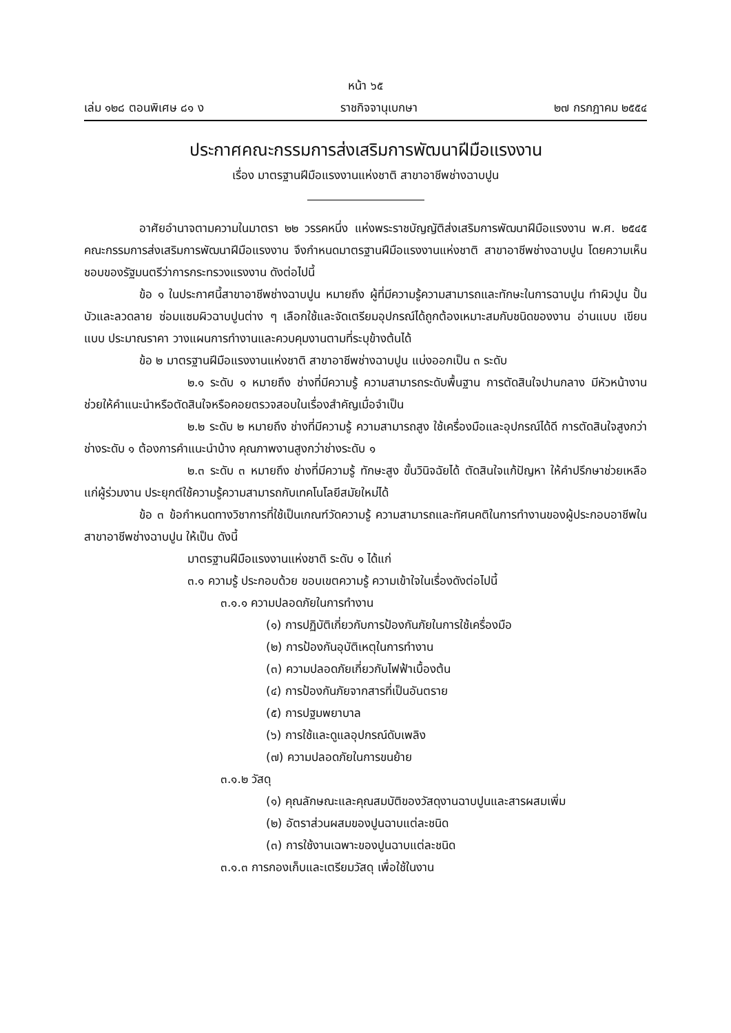หน้า ๖๕
เล่ม ๑๒๘ ตอนพิเศษ ๘๑ ง ราชกิจจานุเบกษา ๒๗ กรกฎาคม ๒๕๕๔
ประกาศคณะกรรมการส่งเสริมการพัฒนาฝีมือแรงงาน
เรื่อง มาตรฐานฝีมือแรงงานแห่งชาติ สาขาอาชีพช่างฉาบปูน
อาศัยอำนาจตามความในมาตรา ๒๒ วรรคหนึ่ง แห่งพระราชบัญญัติส่งเสริมการพัฒนาฝีมือแรงงาน พ.ศ. ๒๕๔๕ คณะกรรมการส่งเสริมการพัฒนาฝีมือแรงงาน จึงกำหนดมาตรฐานฝีมือแรงงานแห่งชาติ สาขาอาชีพช่างฉาบปูน โดยความเห็นชอบของรัฐมนตรีว่าการกระทรวงแรงงาน ดังต่อไปนี้
ข้อ ๑ ในประกาศนี้สาขาอาชีพช่างฉาบปูน หมายถึง ผู้ที่มีความรู้ความสามารถและทักษะในการฉาบปูน ทำผิวปูน ปั้นบัวและลวดลาย ซ่อมแซมผิวฉาบปูนต่าง ๆ เลือกใช้และจัดเตรียมอุปกรณ์ได้ถูกต้องเหมาะสมกับชนิดของงาน อ่านแบบ เขียนแบบ ประมาณราคา วางแผนการทำงานและควบคุมงานตามที่ระบุข้างต้นได้
ข้อ ๒ มาตรฐานฝีมือแรงงานแห่งชาติ สาขาอาชีพช่างฉาบปูน แบ่งออกเป็น ๓ ระดับ
๒.๑ ระดับ ๑ หมายถึง ช่างที่มีความรู้ ความสามารถระดับพื้นฐาน การตัดสินใจปานกลาง มีหัวหน้างานช่วยให้คำแนะนำหรือตัดสินใจหรือคอยตรวจสอบในเรื่องสำคัญเมื่อจำเป็น
๒.๒ ระดับ ๒ หมายถึง ช่างที่มีความรู้ ความสามารถสูง ใช้เครื่องมือและอุปกรณ์ได้ดี การตัดสินใจสูงกว่าช่างระดับ ๑ ต้องการคำแนะนำบ้าง คุณภาพงานสูงกว่าช่างระดับ ๑
๒.๓ ระดับ ๓ หมายถึง ช่างที่มีความรู้ ทักษะสูง ขั้นวินิจฉัยได้ ตัดสินใจแก้ปัญหา ให้คำปรึกษาช่วยเหลือแก่ผู้ร่วมงาน ประยุกต์ใช้ความรู้ความสามารถกับเทคโนโลยีสมัยใหม่ได้
ข้อ ๓ ข้อกำหนดทางวิชาการที่ใช้เป็นเกณฑ์วัดความรู้ ความสามารถและทัศนคติในการทำงานของผู้ประกอบอาชีพในสาขาอาชีพช่างฉาบปูน ให้เป็น ดังนี้
มาตรฐานฝีมือแรงงานแห่งชาติ ระดับ ๑ ได้แก่
๓.๑ ความรู้ ประกอบด้วย ขอบเขตความรู้ ความเข้าใจในเรื่องดังต่อไปนี้
๓.๑.๑ ความปลอดภัยในการทำงาน
(๑) การปฏิบัติเกี่ยวกับการป้องกันภัยในการใช้เครื่องมือ
(๒) การป้องกันอุบัติเหตุในการทำงาน
(๓) ความปลอดภัยเกี่ยวกับไฟฟ้าเบื้องต้น
(๔) การป้องกันภัยจากสารที่เป็นอันตราย
(๕) การปฐมพยาบาล
(๖) การใช้และดูแลอุปกรณ์ดับเพลิง
(๗) ความปลอดภัยในการขนย้าย
๓.๑.๒ วัสดุ
(๑) คุณลักษณะและคุณสมบัติของวัสดุงานฉาบปูนและสารผสมเพิ่ม
(๒) อัตราส่วนผสมของปูนฉาบแต่ละชนิด
(๓) การใช้งานเฉพาะของปูนฉาบแต่ละชนิด
๓.๑.๓ การกองเก็บและเตรียมวัสดุ เพื่อใช้ในงาน